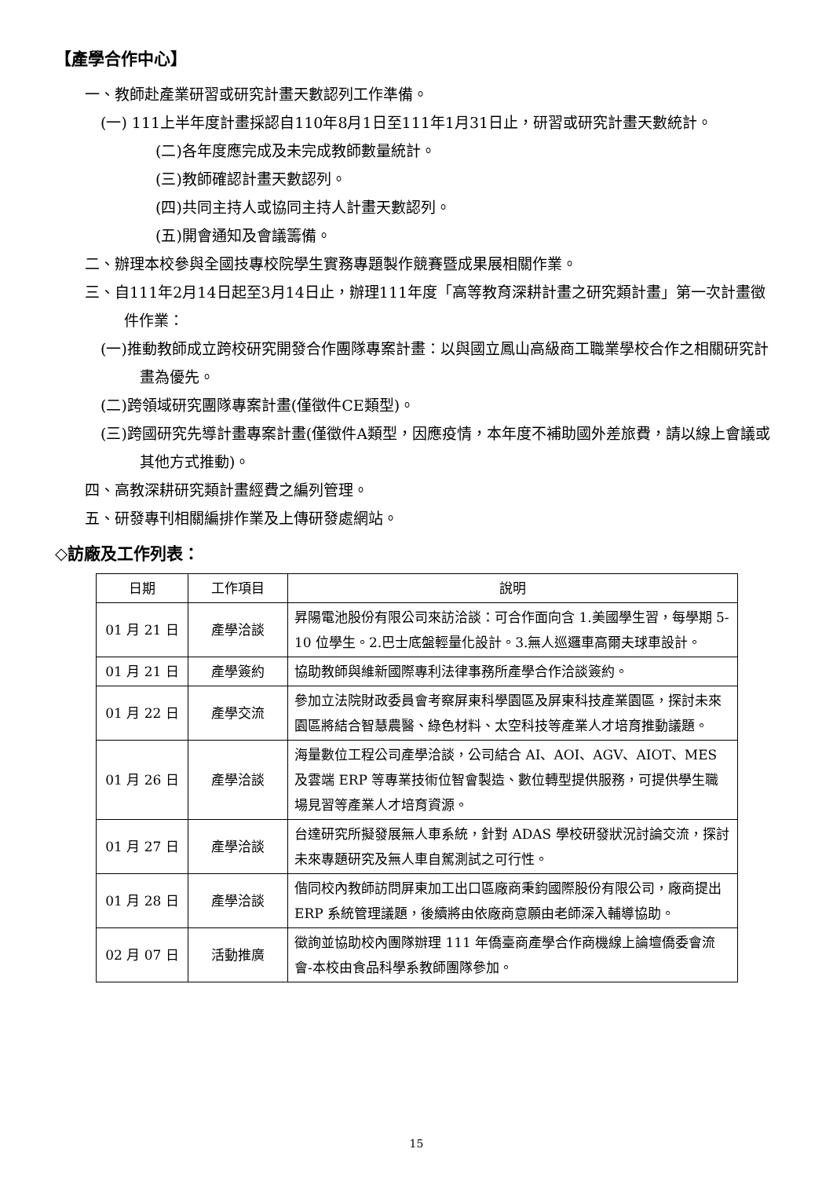【產學合作中心】
一、教師赴產業研習或研究計畫天數認列工作準備。
(一) 111上半年度計畫採認自110年8月1日至111年1月31日止，研習或研究計畫天數統計。
(二)各年度應完成及未完成教師數量統計。
(三)教師確認計畫天數認列。
(四)共同主持人或協同主持人計畫天數認列。
(五)開會通知及會議籌備。
二、辦理本校參與全國技專校院學生實務專題製作競賽暨成果展相關作業。
三、自111年2月14日起至3月14日止，辦理111年度「高等教育深耕計畫之研究類計畫」第一次計畫徵件作業：
(一)推動教師成立跨校研究開發合作團隊專案計畫：以與國立鳳山高級商工職業學校合作之相關研究計畫為優先。
(二)跨領域研究團隊專案計畫(僅徵件CE類型)。
(三)跨國研究先導計畫專案計畫(僅徵件A類型，因應疫情，本年度不補助國外差旅費，請以線上會議或其他方式推動)。
四、高教深耕研究類計畫經費之編列管理。
五、研發專刊相關編排作業及上傳研發處網站。
◇訪廠及工作列表：
| 日期 | 工作項目 | 說明 |
| --- | --- | --- |
| 01 月 21 日 | 產學洽談 | 昇陽電池股份有限公司來訪洽談：可合作面向含 1.美國學生習，每學期 5-10 位學生。2.巴士底盤輕量化設計。3.無人巡邏車高爾夫球車設計。 |
| 01 月 21 日 | 產學簽約 | 協助教師與維新國際專利法律事務所產學合作洽談簽約。 |
| 01 月 22 日 | 產學交流 | 參加立法院財政委員會考察屏東科學園區及屏東科技產業園區，探討未來園區將結合智慧農醫、綠色材料、太空科技等產業人才培育推動議題。 |
| 01 月 26 日 | 產學洽談 | 海量數位工程公司產學洽談，公司結合 AI、AOI、AGV、AIOT、MES 及雲端 ERP 等專業技術位智會製造、數位轉型提供服務，可提供學生職場見習等產業人才培育資源。 |
| 01 月 27 日 | 產學洽談 | 台達研究所擬發展無人車系統，針對 ADAS 學校研發狀況討論交流，探討未來專題研究及無人車自駕測試之可行性。 |
| 01 月 28 日 | 產學洽談 | 偕同校內教師訪問屏東加工出口區廠商秉鈞國際股份有限公司，廠商提出 ERP 系統管理議題，後續將由依廠商意願由老師深入輔導協助。 |
| 02 月 07 日 | 活動推廣 | 徵詢並協助校內團隊辦理 111 年僑臺商產學合作商機線上論壇僑委會流會-本校由食品科學系教師團隊參加。 |
15